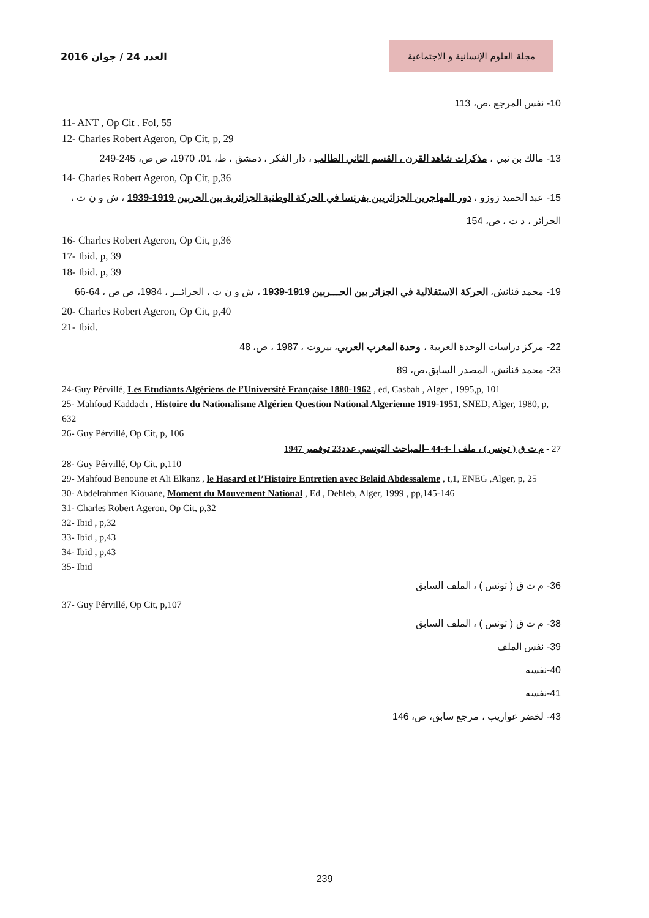العدد 24 / جوان 2016
مجلة العلوم الإنسانية و الاجتماعية
10- نفس المرجع ،ص، 113
11- ANT , Op Cit . Fol, 55
12- Charles Robert Ageron, Op Cit, p, 29
13- مالك بن نبي ، مذكرات شاهد القرن ، القسم الثاني الطالب ، دار الفكر ، دمشق ، ط، 01، 1970، ص ص، 245-249
14- Charles Robert Ageron, Op Cit, p,36
15- عبد الحميد زوزو ، دور المهاجرين الجزائريين بفرنسا في الحركة الوطنية الجزائرية بين الحربين 1919-1939 ، ش و ن ت ، الجزائر ، د ت ، ص، 154
16- Charles Robert Ageron, Op Cit, p,36
17- Ibid. p, 39
18- Ibid. p, 39
19- محمد قنانش، الحركة الاستقلالية في الجزائر بين الحـــربين 1919-1939 ، ش و ن ت ، الجزائــر ، 1984، ص ص ، 64-66
20- Charles Robert Ageron, Op Cit, p,40
21- Ibid.
22- مركز دراسات الوحدة العربية ، وحدة المغرب العربي، بيروت ، 1987 ، ص، 48
23- محمد قنانش، المصدر السابق،ص، 89
24-Guy Pérvillé, Les Etudiants Algériens de l’Université Française 1880-1962 , ed, Casbah , Alger , 1995,p, 101
25- Mahfoud Kaddach , Histoire du Nationalisme Algérien Question National Algerienne 1919-1951, SNED, Alger, 1980, p, 632
26- Guy Pérvillé, Op Cit, p, 106
27 - م ت ق ( تونس ) ، ملف ا -4-44 –المباحث التونسي عدد23 توفمبر 1947
28- Guy Pérvillé, Op Cit, p,110
29- Mahfoud Benoune et Ali Elkanz , le Hasard et l’Histoire Entretien avec Belaid Abdessaleme , t,1, ENEG ,Alger, p, 25
30- Abdelrahmen Kiouane, Moment du Mouvement National , Ed , Dehleb, Alger, 1999 , pp,145-146
31- Charles Robert Ageron, Op Cit, p,32
32- Ibid , p,32
33- Ibid , p,43
34- Ibid , p,43
35- Ibid
36- م ت ق ( تونس ) ، الملف السابق
37- Guy Pérvillé, Op Cit, p,107
38- م ت ق ( تونس ) ، الملف السابق
39- نفس الملف
40-نفسه
41-نفسه
43- لخضر عواريب ، مرجع سابق، ص، 146
239